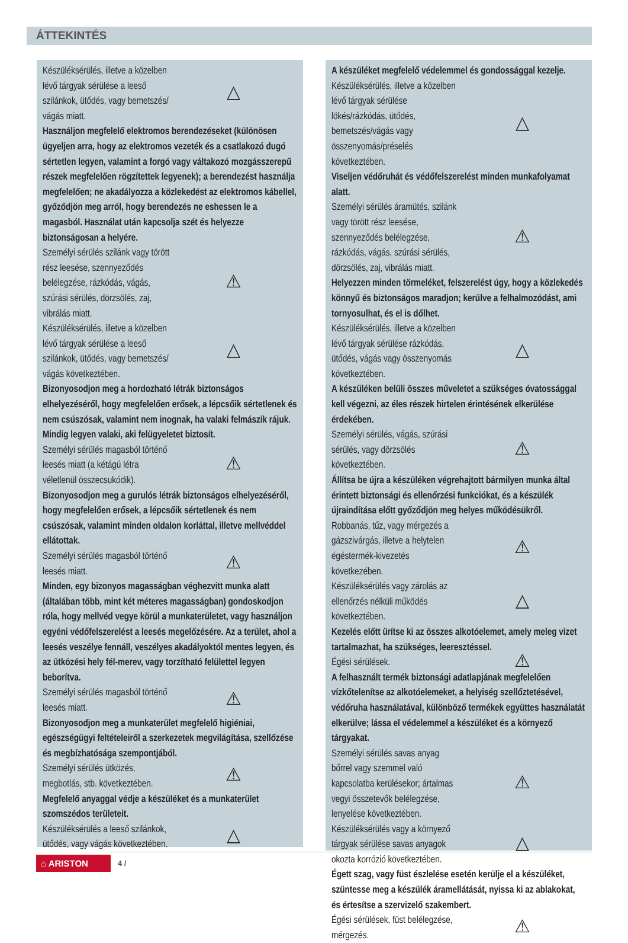ÁTTEKINTÉS
Készüléksérülés, illetve a közelben lévő tárgyak sérülése a leeső szilánkok, ütődés, vagy bemetszés/ vágás miatt. △
Használjon megfelelő elektromos berendezéseket (különösen ügyeljen arra, hogy az elektromos vezeték és a csatlakozó dugó sértetlen legyen, valamint a forgó vagy váltakozó mozgásszerepű részek megfelelően rögzítettek legyenek); a berendezést használja megfelelően; ne akadályozza a közlekedést az elektromos kábellel, győződjön meg arról, hogy berendezés ne eshessen le a magasból. Használat után kapcsolja szét és helyezze biztonságosan a helyére.
Személyi sérülés szilánk vagy törött rész leesése, szennyeződés belélegzése, rázkódás, vágás, szúrási sérülés, dörzsölés, zaj, vibrálás miatt. ⚠
Készüléksérülés, illetve a közelben lévő tárgyak sérülése a leeső szilánkok, ütődés, vagy bemetszés/ vágás következtében. △
Bizonyosodjon meg a hordozható létrák biztonságos elhelyezéséről, hogy megfelelően erősek, a lépcsőik sértetlenek és nem csúszósak, valamint nem inognak, ha valaki felmászik rájuk. Mindig legyen valaki, aki felügyeletet biztosít.
Személyi sérülés magasból történő leesés miatt (a kétágú létra véletlenül összecsukódik). ⚠
Bizonyosodjon meg a gurulós létrák biztonságos elhelyezéséről, hogy megfelelően erősek, a lépcsőik sértetlenek és nem csúszósak, valamint minden oldalon korláttal, illetve mellvéddel ellátottak.
Személyi sérülés magasból történő leesés miatt. ⚠
Minden, egy bizonyos magasságban véghezvitt munka alatt (általában több, mint két méteres magasságban) gondoskodjon róla, hogy mellvéd vegye körül a munkaterületet, vagy használjon egyéni védőfelszerelést a leesés megelőzésére. Az a terület, ahol a leesés veszélye fennáll, veszélyes akadályoktól mentes legyen, és az ütközési hely fél-merev, vagy torzítható felülettel legyen beborítva.
Személyi sérülés magasból történő leesés miatt. ⚠
Bizonyosodjon meg a munkaterület megfelelő higiéniai, egészségügyi feltételeiről a szerkezetek megvilágítása, szellőzése és megbízhatósága szempontjából.
Személyi sérülés ütközés, megbotlás, stb. következtében. ⚠
Megfelelő anyaggal védje a készüléket és a munkaterület szomszédos területeit.
Készüléksérülés a leeső szilánkok, ütődés, vagy vágás következtében. △
A készüléket megfelelő védelemmel és gondossággal kezelje.
Készüléksérülés, illetve a közelben lévő tárgyak sérülése lökés/rázkódás, ütődés, bemetszés/vágás vagy összenyomás/préselés következtében. △
Viseljen védőruhát és védőfelszerelést minden munkafolyamat alatt.
Személyi sérülés áramütés, szilánk vagy törött rész leesése, szennyeződés belélegzése, rázkódás, vágás, szúrási sérülés, dörzsölés, zaj, vibrálás miatt. ⚠
Helyezzen minden törmeléket, felszerelést úgy, hogy a közlekedés könnyű és biztonságos maradjon; kerülve a felhalmozódást, ami tornyosulhat, és el is dőlhet.
Készüléksérülés, illetve a közelben lévő tárgyak sérülése rázkódás, ütődés, vágás vagy összenyomás következtében. △
A készüléken belüli összes műveletet a szükséges óvatossággal kell végezni, az éles részek hirtelen érintésének elkerülése érdekében.
Személyi sérülés, vágás, szúrási sérülés, vagy dörzsölés következtében. ⚠
Állítsa be újra a készüléken végrehajtott bármilyen munka által érintett biztonsági és ellenőrzési funkciókat, és a készülék újraindítása előtt győződjön meg helyes működésükről.
Robbanás, tűz, vagy mérgezés a gázszivárgás, illetve a helytelen égéstermék-kivezetés következében. ⚠
Készüléksérülés vagy zárolás az ellenőrzés nélküli működés következtében. △
Kezelés előtt ürítse ki az összes alkotóelemet, amely meleg vizet tartalmazhat, ha szükséges, leeresztéssel.
Égési sérülések. ⚠
A felhasznált termék biztonsági adatlapjának megfelelően vízkőtelenítse az alkotóelemeket, a helyiség szellőztetésével, védőruha használatával, különböző termékek együttes használatát elkerülve; lássa el védelemmel a készüléket és a környező tárgyakat.
Személyi sérülés savas anyag bőrrel vagy szemmel való kapcsolatba kerülésekor; ártalmas vegyi összetevők belélegzése, lenyelése következtében. ⚠
Készüléksérülés vagy a környező tárgyak sérülése savas anyagok okozta korrózió következtében. △
Égett szag, vagy füst észlelése esetén kerülje el a készüléket, szüntesse meg a készülék áramellátását, nyissa ki az ablakokat, és értesítse a szervizelő szakembert.
Égési sérülések, füst belélegzése, mérgezés. ⚠
⌂ ARISTON
4 /